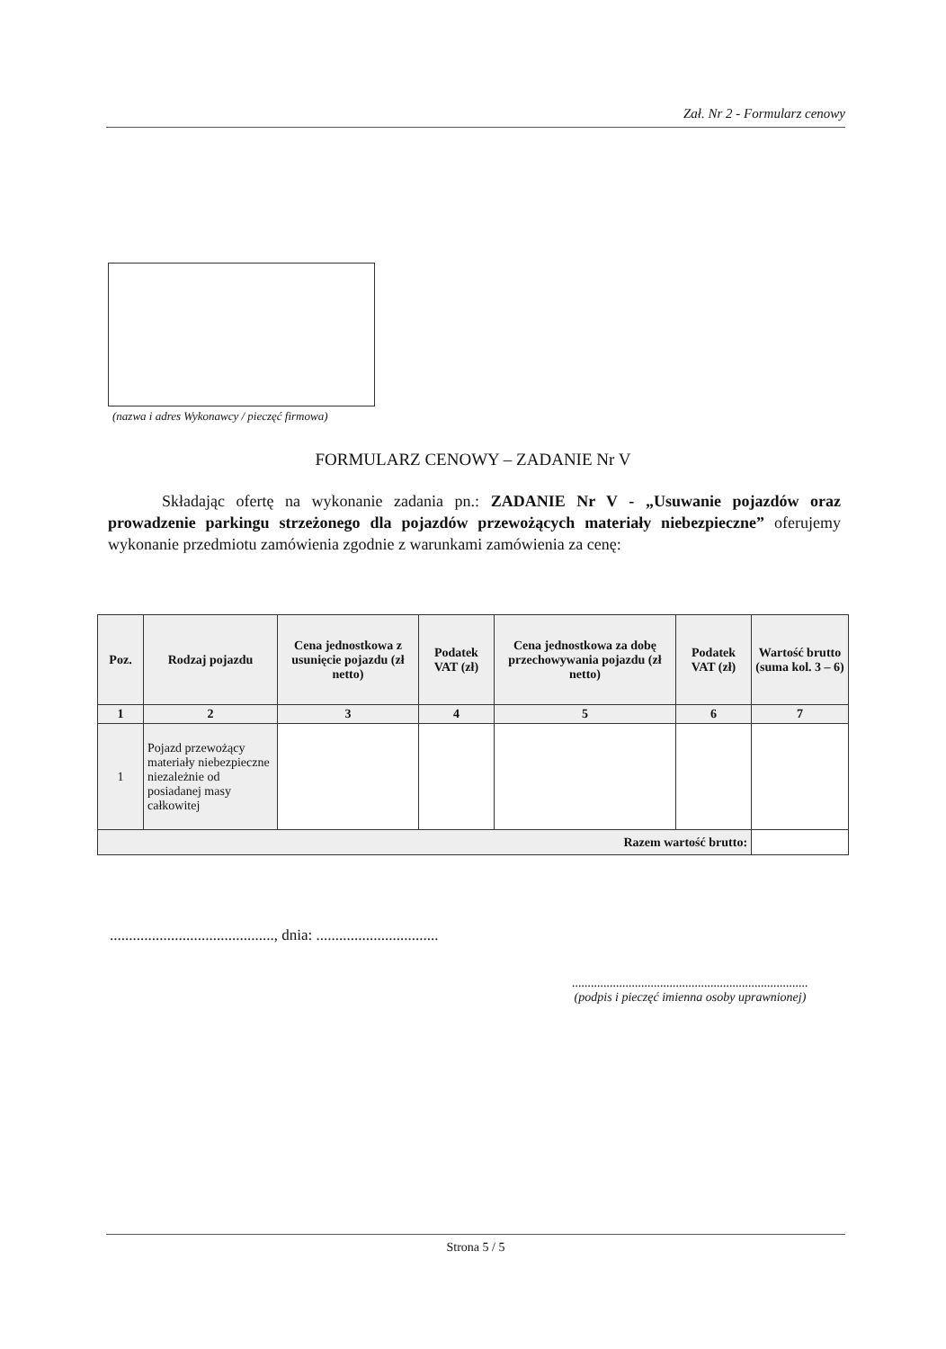Zał. Nr 2 - Formularz cenowy
(nazwa i adres Wykonawcy / pieczęć firmowa)
FORMULARZ CENOWY – ZADANIE Nr V
Składając ofertę na wykonanie zadania pn.: ZADANIE Nr V - „Usuwanie pojazdów oraz prowadzenie parkingu strzeżonego dla pojazdów przewożących materiały niebezpieczne” oferujemy wykonanie przedmiotu zamówienia zgodnie z warunkami zamówienia za cenę:
| Poz. | Rodzaj pojazdu | Cena jednostkowa z usunięcie pojazdu (zł netto) | Podatek VAT (zł) | Cena jednostkowa za dobę przechowywania pojazdu (zł netto) | Podatek VAT (zł) | Wartość brutto (suma kol. 3 – 6) |
| --- | --- | --- | --- | --- | --- | --- |
| 1 | 2 | 3 | 4 | 5 | 6 | 7 |
| 1 | Pojazd przewożący materiały niebezpieczne niezależnie od posiadanej masy całkowitej | | | | | |
| Razem wartość brutto: | | | | | | |
..........................................., dnia: ................................
...........................................................................
(podpis i pieczęć imienna osoby uprawnionej)
Strona 5 / 5